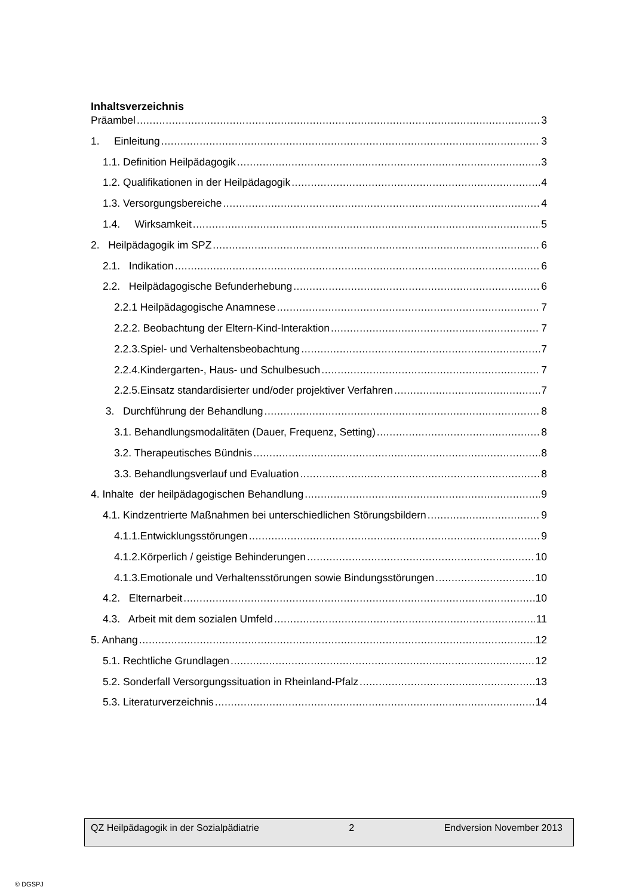Inhaltsverzeichnis
Präambel 3
1. Einleitung 3
1.1. Definition Heilpädagogik 3
1.2. Qualifikationen in der Heilpädagogik 4
1.3. Versorgungsbereiche 4
1.4. Wirksamkeit 5
2. Heilpädagogik im SPZ 6
2.1. Indikation 6
2.2. Heilpädagogische Befunderhebung 6
2.2.1 Heilpädagogische Anamnese 7
2.2.2. Beobachtung der Eltern-Kind-Interaktion 7
2.2.3.Spiel- und Verhaltensbeobachtung 7
2.2.4.Kindergarten-, Haus- und Schulbesuch 7
2.2.5.Einsatz standardisierter und/oder projektiver Verfahren 7
3. Durchführung der Behandlung 8
3.1. Behandlungsmodalitäten (Dauer, Frequenz, Setting) 8
3.2. Therapeutisches Bündnis 8
3.3. Behandlungsverlauf und Evaluation 8
4. Inhalte der heilpädagogischen Behandlung 9
4.1. Kindzentrierte Maßnahmen bei unterschiedlichen Störungsbildern 9
4.1.1.Entwicklungsstörungen 9
4.1.2.Körperlich / geistige Behinderungen 10
4.1.3.Emotionale und Verhaltensstörungen sowie Bindungsstörungen 10
4.2. Elternarbeit 10
4.3. Arbeit mit dem sozialen Umfeld 11
5. Anhang 12
5.1. Rechtliche Grundlagen 12
5.2. Sonderfall Versorgungssituation in Rheinland-Pfalz 13
5.3. Literaturverzeichnis 14
QZ Heilpädagogik in der Sozialpädiatrie 2 Endversion November 2013
© DGSPJ